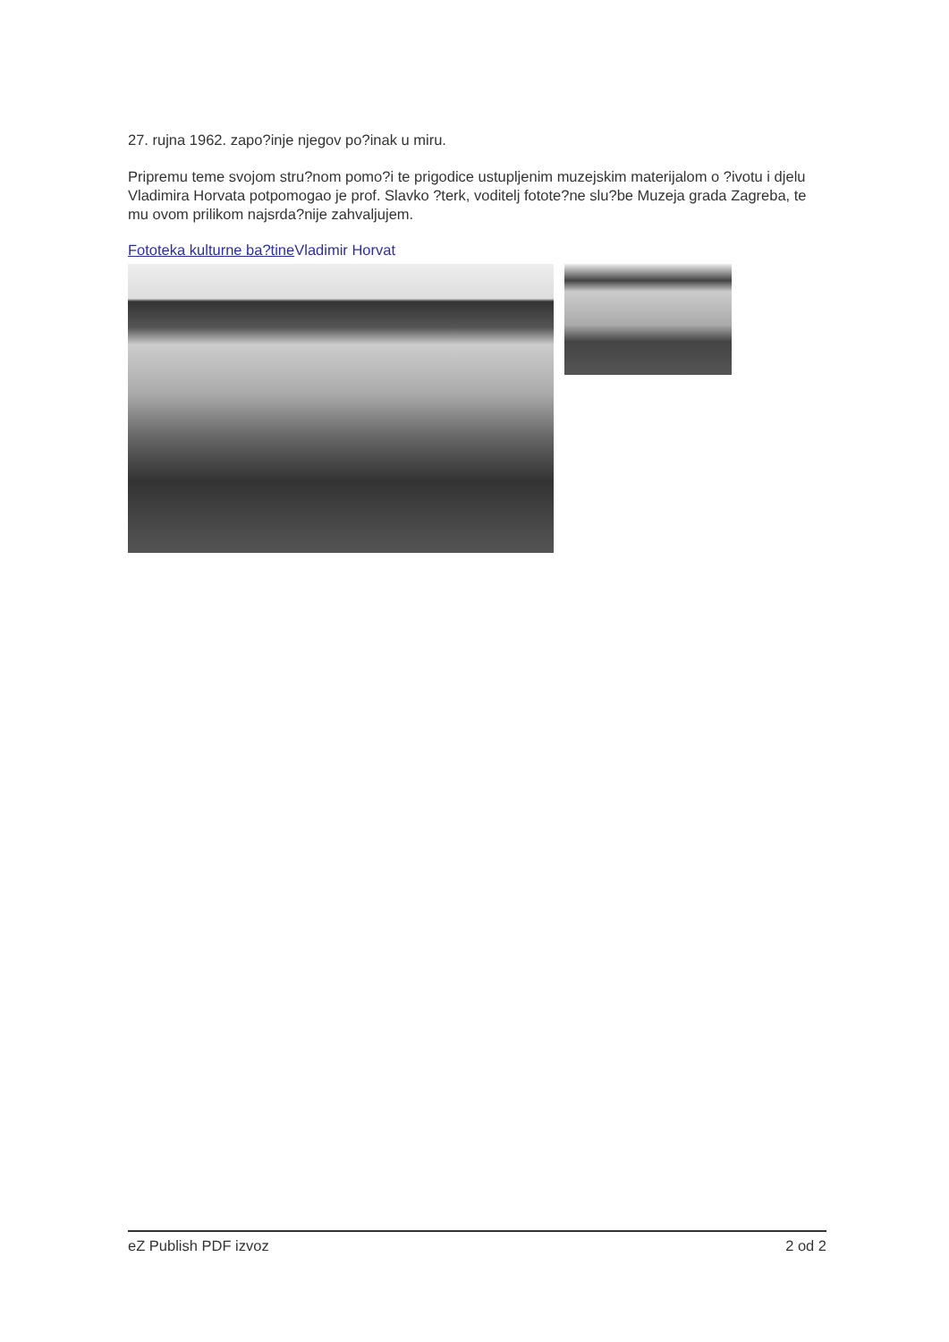27. rujna 1962. zapo?inje njegov po?inak u miru.
Pripremu teme svojom stru?nom pomo?i te prigodice ustupljenim muzejskim materijalom o ?ivotu i djelu Vladimira Horvata potpomogao je prof. Slavko ?terk, voditelj fotote?ne slu?be Muzeja grada Zagreba, te mu ovom prilikom najsrda?nije zahvaljujem.
Fototeka kulturne ba?tine Vladimir Horvat
eZ Publish PDF izvoz 2 od 2